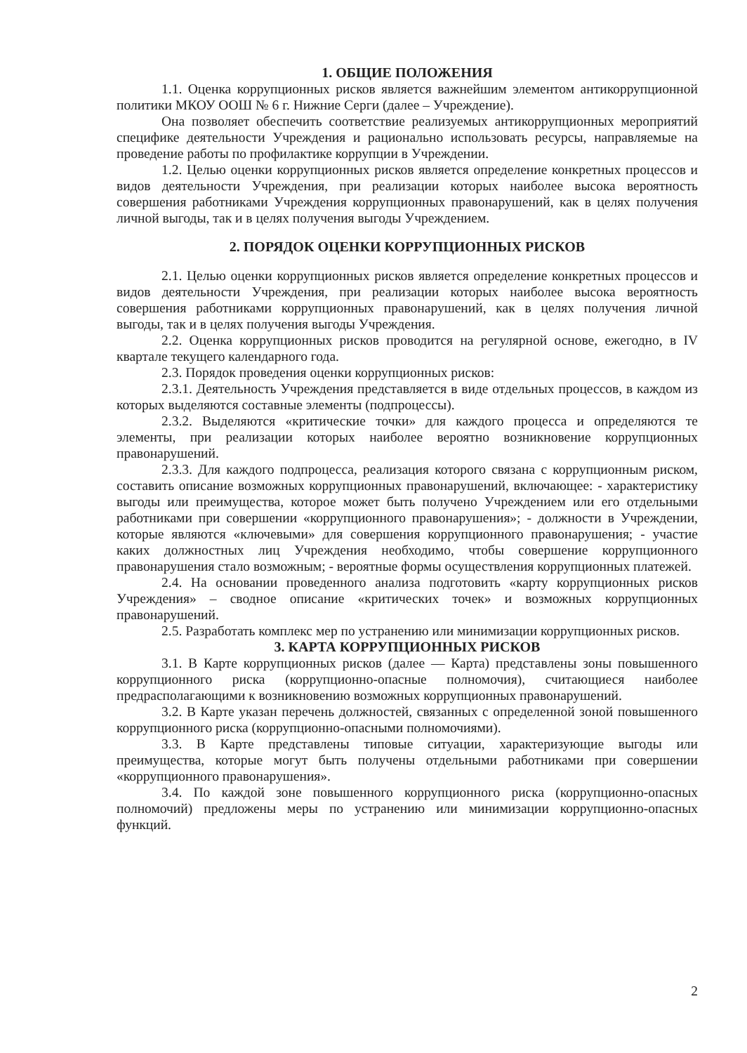1. ОБЩИЕ ПОЛОЖЕНИЯ
1.1. Оценка коррупционных рисков является важнейшим элементом антикоррупционной политики МКОУ ООШ № 6 г. Нижние Серги (далее – Учреждение).
Она позволяет обеспечить соответствие реализуемых антикоррупционных мероприятий специфике деятельности Учреждения и рационально использовать ресурсы, направляемые на проведение работы по профилактике коррупции в Учреждении.
1.2. Целью оценки коррупционных рисков является определение конкретных процессов и видов деятельности Учреждения, при реализации которых наиболее высока вероятность совершения работниками Учреждения коррупционных правонарушений, как в целях получения личной выгоды, так и в целях получения выгоды Учреждением.
2. ПОРЯДОК ОЦЕНКИ КОРРУПЦИОННЫХ РИСКОВ
2.1. Целью оценки коррупционных рисков является определение конкретных процессов и видов деятельности Учреждения, при реализации которых наиболее высока вероятность совершения работниками коррупционных правонарушений, как в целях получения личной выгоды, так и в целях получения выгоды Учреждения.
2.2. Оценка коррупционных рисков проводится на регулярной основе, ежегодно, в IV квартале текущего календарного года.
2.3. Порядок проведения оценки коррупционных рисков:
2.3.1. Деятельность Учреждения представляется в виде отдельных процессов, в каждом из которых выделяются составные элементы (подпроцессы).
2.3.2. Выделяются «критические точки» для каждого процесса и определяются те элементы, при реализации которых наиболее вероятно возникновение коррупционных правонарушений.
2.3.3. Для каждого подпроцесса, реализация которого связана с коррупционным риском, составить описание возможных коррупционных правонарушений, включающее: - характеристику выгоды или преимущества, которое может быть получено Учреждением или его отдельными работниками при совершении «коррупционного правонарушения»; - должности в Учреждении, которые являются «ключевыми» для совершения коррупционного правонарушения; - участие каких должностных лиц Учреждения необходимо, чтобы совершение коррупционного правонарушения стало возможным; - вероятные формы осуществления коррупционных платежей.
2.4. На основании проведенного анализа подготовить «карту коррупционных рисков Учреждения» – сводное описание «критических точек» и возможных коррупционных правонарушений.
2.5. Разработать комплекс мер по устранению или минимизации коррупционных рисков.
3. КАРТА КОРРУПЦИОННЫХ РИСКОВ
3.1. В Карте коррупционных рисков (далее — Карта) представлены зоны повышенного коррупционного риска (коррупционно-опасные полномочия), считающиеся наиболее предрасполагающими к возникновению возможных коррупционных правонарушений.
3.2. В Карте указан перечень должностей, связанных с определенной зоной повышенного коррупционного риска (коррупционно-опасными полномочиями).
3.3. В Карте представлены типовые ситуации, характеризующие выгоды или преимущества, которые могут быть получены отдельными работниками при совершении «коррупционного правонарушения».
3.4. По каждой зоне повышенного коррупционного риска (коррупционно-опасных полномочий) предложены меры по устранению или минимизации коррупционно-опасных функций.
2